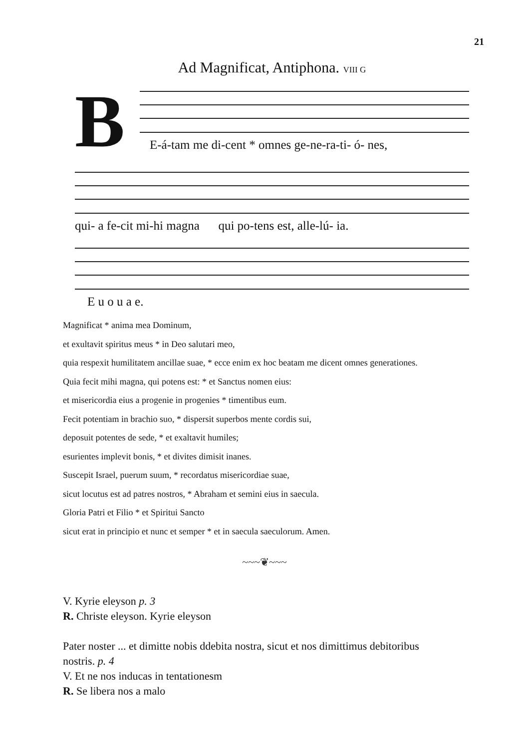21
Ad Magnificat, Antiphona. VIII G
B
E-á-tam me di-cent * omnes ge-ne-ra-ti- ó- nes,
qui- a fe-cit mi-hi magna qui po-tens est, alle-lú- ia.
E u o u a e.
Magnificat * anima mea Dominum,
et exultavit spiritus meus * in Deo salutari meo,
quia respexit humilitatem ancillae suae, * ecce enim ex hoc beatam me dicent omnes generationes.
Quia fecit mihi magna, qui potens est: * et Sanctus nomen eius:
et misericordia eius a progenie in progenies * timentibus eum.
Fecit potentiam in brachio suo, * dispersit superbos mente cordis sui,
deposuit potentes de sede, * et exaltavit humiles;
esurientes implevit bonis, * et divites dimisit inanes.
Suscepit Israel, puerum suum, * recordatus misericordiae suae,
sicut locutus est ad patres nostros, * Abraham et semini eius in saecula.
Gloria Patri et Filio * et Spiritui Sancto
sicut erat in principio et nunc et semper * et in saecula saeculorum. Amen.
~~~❦~~~
V. Kyrie eleyson p. 3
R. Christe eleyson. Kyrie eleyson
Pater noster ... et dimitte nobis ddebita nostra, sicut et nos dimittimus debitoribus
nostris. p. 4
V. Et ne nos inducas in tentationesm
R. Se libera nos a malo